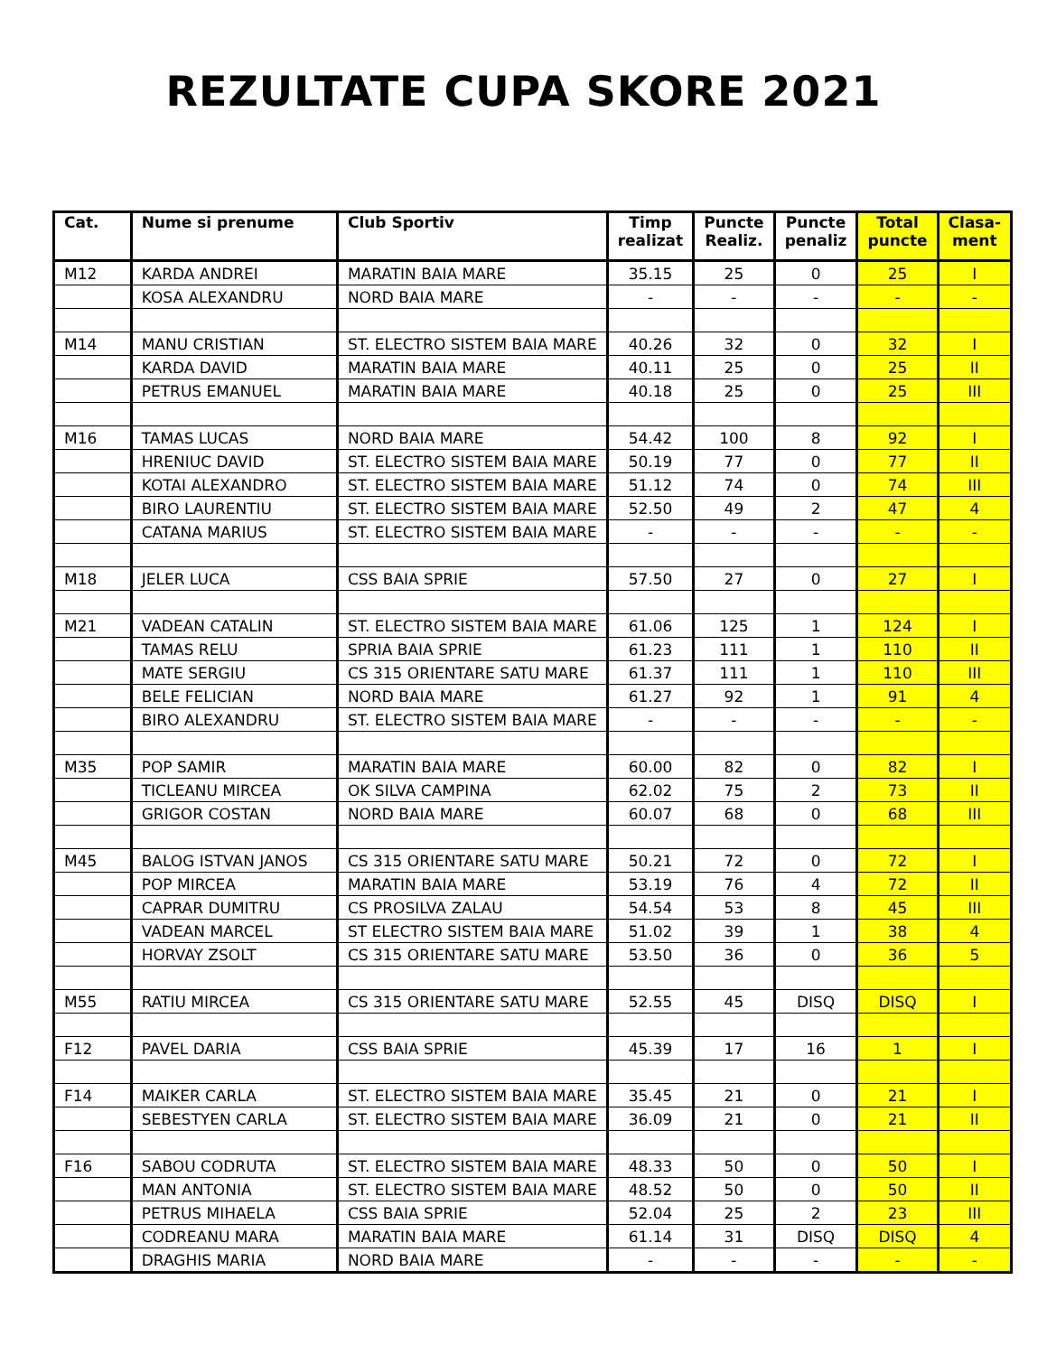REZULTATE CUPA SKORE 2021
| Cat. | Nume si prenume | Club Sportiv | Timp realizat | Puncte Realiz. | Puncte penaliz | Total puncte | Clasa- ment |
| --- | --- | --- | --- | --- | --- | --- | --- |
| M12 | KARDA ANDREI | MARATIN BAIA MARE | 35.15 | 25 | 0 | 25 | I |
| | KOSA ALEXANDRU | NORD BAIA MARE | - | - | - | - | - |
| M14 | MANU CRISTIAN | ST. ELECTRO SISTEM BAIA MARE | 40.26 | 32 | 0 | 32 | I |
| | KARDA DAVID | MARATIN BAIA MARE | 40.11 | 25 | 0 | 25 | II |
| | PETRUS EMANUEL | MARATIN BAIA MARE | 40.18 | 25 | 0 | 25 | III |
| M16 | TAMAS LUCAS | NORD BAIA MARE | 54.42 | 100 | 8 | 92 | I |
| | HRENIUC DAVID | ST. ELECTRO SISTEM BAIA MARE | 50.19 | 77 | 0 | 77 | II |
| | KOTAI ALEXANDRO | ST. ELECTRO SISTEM BAIA MARE | 51.12 | 74 | 0 | 74 | III |
| | BIRO LAURENTIU | ST. ELECTRO SISTEM BAIA MARE | 52.50 | 49 | 2 | 47 | 4 |
| | CATANA MARIUS | ST. ELECTRO SISTEM BAIA MARE | - | - | - | - | - |
| M18 | JELER LUCA | CSS BAIA SPRIE | 57.50 | 27 | 0 | 27 | I |
| M21 | VADEAN CATALIN | ST. ELECTRO SISTEM BAIA MARE | 61.06 | 125 | 1 | 124 | I |
| | TAMAS RELU | SPRIA BAIA SPRIE | 61.23 | 111 | 1 | 110 | II |
| | MATE SERGIU | CS 315 ORIENTARE SATU MARE | 61.37 | 111 | 1 | 110 | III |
| | BELE FELICIAN | NORD BAIA MARE | 61.27 | 92 | 1 | 91 | 4 |
| | BIRO ALEXANDRU | ST. ELECTRO SISTEM BAIA MARE | - | - | - | - | - |
| M35 | POP SAMIR | MARATIN BAIA MARE | 60.00 | 82 | 0 | 82 | I |
| | TICLEANU MIRCEA | OK SILVA CAMPINA | 62.02 | 75 | 2 | 73 | II |
| | GRIGOR COSTAN | NORD BAIA MARE | 60.07 | 68 | 0 | 68 | III |
| M45 | BALOG ISTVAN JANOS | CS 315 ORIENTARE SATU MARE | 50.21 | 72 | 0 | 72 | I |
| | POP MIRCEA | MARATIN BAIA MARE | 53.19 | 76 | 4 | 72 | II |
| | CAPRAR DUMITRU | CS PROSILVA ZALAU | 54.54 | 53 | 8 | 45 | III |
| | VADEAN MARCEL | ST ELECTRO SISTEM BAIA MARE | 51.02 | 39 | 1 | 38 | 4 |
| | HORVAY ZSOLT | CS 315 ORIENTARE SATU MARE | 53.50 | 36 | 0 | 36 | 5 |
| M55 | RATIU MIRCEA | CS 315 ORIENTARE SATU MARE | 52.55 | 45 | DISQ | DISQ | I |
| F12 | PAVEL DARIA | CSS BAIA SPRIE | 45.39 | 17 | 16 | 1 | I |
| F14 | MAIKER CARLA | ST. ELECTRO SISTEM BAIA MARE | 35.45 | 21 | 0 | 21 | I |
| | SEBESTYEN CARLA | ST. ELECTRO SISTEM BAIA MARE | 36.09 | 21 | 0 | 21 | II |
| F16 | SABOU CODRUTA | ST. ELECTRO SISTEM BAIA MARE | 48.33 | 50 | 0 | 50 | I |
| | MAN ANTONIA | ST. ELECTRO SISTEM BAIA MARE | 48.52 | 50 | 0 | 50 | II |
| | PETRUS MIHAELA | CSS BAIA SPRIE | 52.04 | 25 | 2 | 23 | III |
| | CODREANU MARA | MARATIN BAIA MARE | 61.14 | 31 | DISQ | DISQ | 4 |
| | DRAGHIS MARIA | NORD BAIA MARE | - | - | - | - | - |